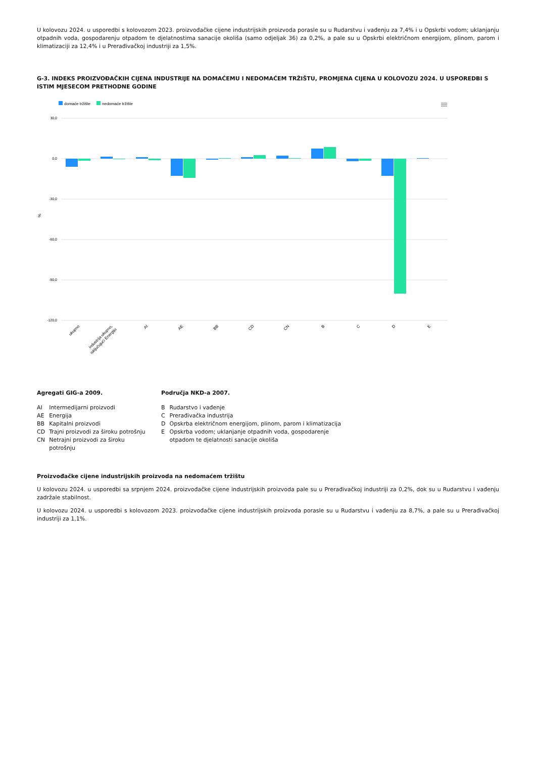U kolovozu 2024. u usporedbi s kolovozom 2023. proizvođačke cijene industrijskih proizvoda porasle su u Rudarstvu i vađenju za 7,4% i u Opskrbi vodom; uklanjanju otpadnih voda, gospodarenju otpadom te djelatnostima sanacije okoliša (samo odjeljak 36) za 0,2%, a pale su u Opskrbi električnom energijom, plinom, parom i klimatizaciji za 12,4% i u Prerađivačkoj industriji za 1,5%.
G-3. INDEKS PROIZVOĐAČKIH CIJENA INDUSTRIJE NA DOMAĆEMU I NEDOMAĆEM TRŽIŠTU, PROMJENA CIJENA U KOLOVOZU 2024. U USPOREDBI S ISTIM MJESECOM PRETHODNE GODINE
domaće tržište
nedomaće tržište
30,0
0,0
-30,0
-60,0
-90,0
-120,0
%
ukupno
industrija ukupno,
isključujući Energiju
AI
AE
BB
CD
CN
B
C
D
E
Agregati GIG-a 2009.
| AI | Intermedijarni proizvodi |
| AE | Energija |
| BB | Kapitalni proizvodi |
| CD | Trajni proizvodi za široku potrošnju |
| CN | Netrajni proizvodi za široku potrošnju |
Područja NKD-a 2007.
| B | Rudarstvo i vađenje |
| C | Prerađivačka industrija |
| D | Opskrba električnom energijom, plinom, parom i klimatizacija |
| E | Opskrba vodom; uklanjanje otpadnih voda, gospodarenje otpadom te djelatnosti sanacije okoliša |
Proizvođačke cijene industrijskih proizvoda na nedomaćem tržištu
U kolovozu 2024. u usporedbi sa srpnjem 2024. proizvođačke cijene industrijskih proizvoda pale su u Prerađivačkoj industriji za 0,2%, dok su u Rudarstvu i vađenju zadržale stabilnost.
U kolovozu 2024. u usporedbi s kolovozom 2023. proizvođačke cijene industrijskih proizvoda porasle su u Rudarstvu i vađenju za 8,7%, a pale su u Prerađivačkoj industriji za 1,1%.